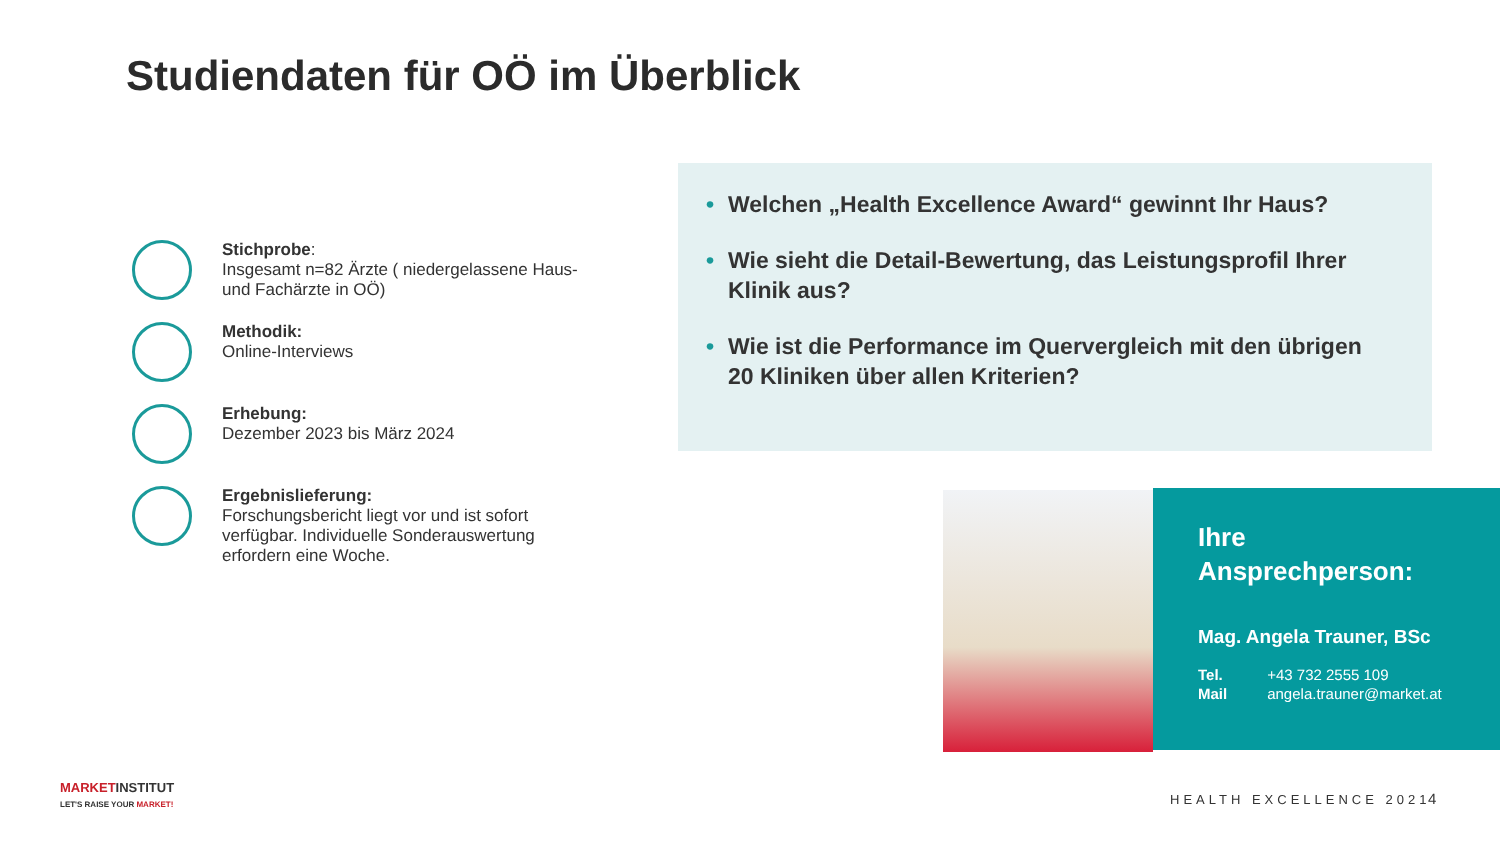Studiendaten für OÖ im Überblick
Stichprobe:
Insgesamt n=82 Ärzte ( niedergelassene Haus- und Fachärzte in OÖ)
Methodik:
Online-Interviews
Erhebung:
Dezember 2023 bis März 2024
Ergebnislieferung:
Forschungsbericht liegt vor und ist sofort verfügbar. Individuelle Sonderauswertung erfordern eine Woche.
• Welchen „Health Excellence Award“ gewinnt Ihr Haus?
• Wie sieht die Detail-Bewertung, das Leistungsprofil Ihrer Klinik aus?
• Wie ist die Performance im Quervergleich mit den übrigen 20 Kliniken über allen Kriterien?
Ihre
Ansprechperson:
Mag. Angela Trauner, BSc
| Tel. | +43 732 2555 109 |
| Mail | angela.trauner@market.at |
MARKETINSTITUT
LET'S RAISE YOUR MARKET!
HEALTH EXCELLENCE 2021 4